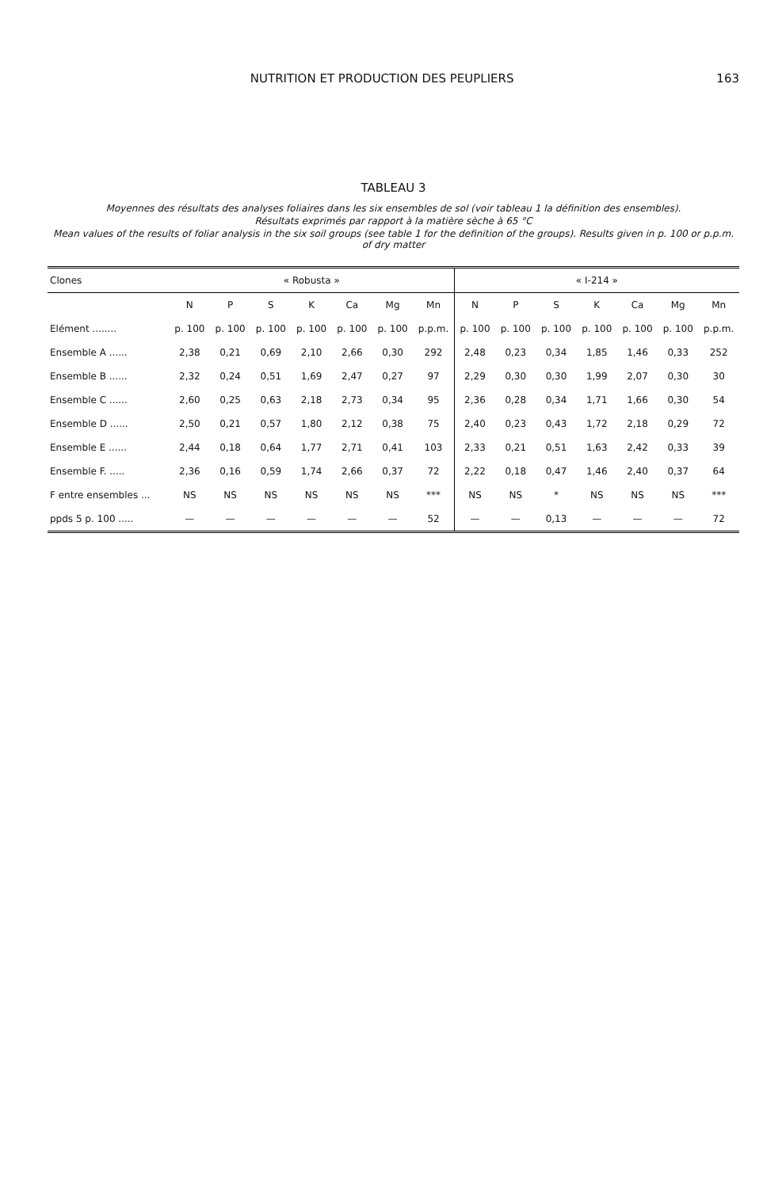NUTRITION ET PRODUCTION DES PEUPLIERS 163
TABLEAU 3
Moyennes des résultats des analyses foliaires dans les six ensembles de sol (voir tableau 1 la définition des ensembles).
Résultats exprimés par rapport à la matière sèche à 65 °C
Mean values of the results of foliar analysis in the six soil groups (see table 1 for the definition of the groups). Results given in p. 100 or p.p.m. of dry matter
| Clones | « Robusta » | | | | | | | « I-214 » | | | | | | |
| --- | --- | --- | --- | --- | --- | --- | --- | --- | --- | --- | --- | --- | --- | --- |
| | N | P | S | K | Ca | Mg | Mn | N | P | S | K | Ca | Mg | Mn |
| Elément ........ | p. 100 | p. 100 | p. 100 | p. 100 | p. 100 | p. 100 | p.p.m. | p. 100 | p. 100 | p. 100 | p. 100 | p. 100 | p. 100 | p.p.m. |
| Ensemble A ...... | 2,38 | 0,21 | 0,69 | 2,10 | 2,66 | 0,30 | 292 | 2,48 | 0,23 | 0,34 | 1,85 | 1,46 | 0,33 | 252 |
| Ensemble B ...... | 2,32 | 0,24 | 0,51 | 1,69 | 2,47 | 0,27 | 97 | 2,29 | 0,30 | 0,30 | 1,99 | 2,07 | 0,30 | 30 |
| Ensemble C ...... | 2,60 | 0,25 | 0,63 | 2,18 | 2,73 | 0,34 | 95 | 2,36 | 0,28 | 0,34 | 1,71 | 1,66 | 0,30 | 54 |
| Ensemble D ...... | 2,50 | 0,21 | 0,57 | 1,80 | 2,12 | 0,38 | 75 | 2,40 | 0,23 | 0,43 | 1,72 | 2,18 | 0,29 | 72 |
| Ensemble E ...... | 2,44 | 0,18 | 0,64 | 1,77 | 2,71 | 0,41 | 103 | 2,33 | 0,21 | 0,51 | 1,63 | 2,42 | 0,33 | 39 |
| Ensemble F. ..... | 2,36 | 0,16 | 0,59 | 1,74 | 2,66 | 0,37 | 72 | 2,22 | 0,18 | 0,47 | 1,46 | 2,40 | 0,37 | 64 |
| F entre ensembles ... | NS | NS | NS | NS | NS | NS | *** | NS | NS | * | NS | NS | NS | *** |
| ppds 5 p. 100 ..... | — | — | — | — | — | — | 52 | — | — | 0,13 | — | — | — | 72 |